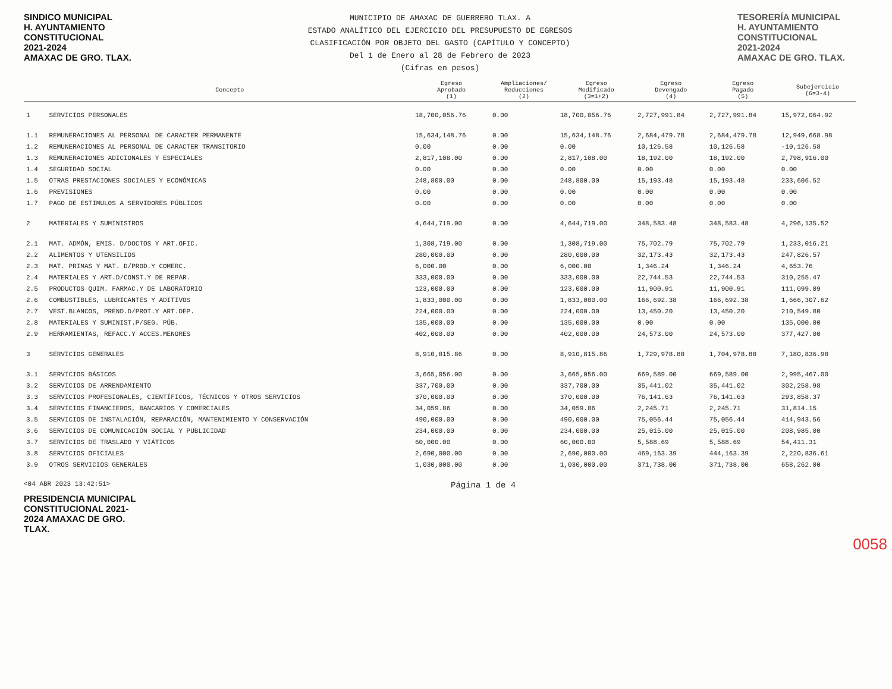SINDICO MUNICIPAL
H. AYUNTAMIENTO
CONSTITUCIONAL
2021-2024
AMAXAC DE GRO. TLAX.
MUNICIPIO DE AMAXAC DE GUERRERO TLAX. A
ESTADO ANALÍTICO DEL EJERCICIO DEL PRESUPUESTO DE EGRESOS
CLASIFICACIÓN POR OBJETO DEL GASTO (CAPÍTULO Y CONCEPTO)
Del 1 de Enero al 28 de Febrero de 2023
(Cifras en pesos)
TESORERÍA MUNICIPAL
H. AYUNTAMIENTO
CONSTITUCIONAL
2021-2024
AMAXAC DE GRO. TLAX.
| | Concepto | Egreso Aprobado (1) | Ampliaciones/ Reducciones (2) | Egreso Modificado (3=1+2) | Egreso Devengado (4) | Egreso Pagado (5) | Subejercicio (6=3-4) |
| --- | --- | --- | --- | --- | --- | --- | --- |
| 1 | SERVICIOS PERSONALES | 18,700,056.76 | 0.00 | 18,700,056.76 | 2,727,991.84 | 2,727,991.84 | 15,972,064.92 |
| 1.1 | REMUNERACIONES AL PERSONAL DE CARACTER PERMANENTE | 15,634,148.76 | 0.00 | 15,634,148.76 | 2,684,479.78 | 2,684,479.78 | 12,949,668.98 |
| 1.2 | REMUNERACIONES AL PERSONAL DE CARACTER TRANSITORIO | 0.00 | 0.00 | 0.00 | 10,126.58 | 10,126.58 | -10,126.58 |
| 1.3 | REMUNERACIONES ADICIONALES Y ESPECIALES | 2,817,108.00 | 0.00 | 2,817,108.00 | 18,192.00 | 18,192.00 | 2,798,916.00 |
| 1.4 | SEGURIDAD SOCIAL | 0.00 | 0.00 | 0.00 | 0.00 | 0.00 | 0.00 |
| 1.5 | OTRAS PRESTACIONES SOCIALES Y ECONÓMICAS | 248,800.00 | 0.00 | 248,800.00 | 15,193.48 | 15,193.48 | 233,606.52 |
| 1.6 | PREVISIONES | 0.00 | 0.00 | 0.00 | 0.00 | 0.00 | 0.00 |
| 1.7 | PAGO DE ESTIMULOS A SERVIDORES PÚBLICOS | 0.00 | 0.00 | 0.00 | 0.00 | 0.00 | 0.00 |
| 2 | MATERIALES Y SUMINISTROS | 4,644,719.00 | 0.00 | 4,644,719.00 | 348,583.48 | 348,583.48 | 4,296,135.52 |
| 2.1 | MAT. ADMÓN, EMIS. D/DOCTOS Y ART.OFIC. | 1,308,719.00 | 0.00 | 1,308,719.00 | 75,702.79 | 75,702.79 | 1,233,016.21 |
| 2.2 | ALIMENTOS Y UTENSILIOS | 280,000.00 | 0.00 | 280,000.00 | 32,173.43 | 32,173.43 | 247,826.57 |
| 2.3 | MAT. PRIMAS Y MAT. D/PROD.Y COMERC. | 6,000.00 | 0.00 | 6,000.00 | 1,346.24 | 1,346.24 | 4,653.76 |
| 2.4 | MATERIALES Y ART.D/CONST.Y DE REPAR. | 333,000.00 | 0.00 | 333,000.00 | 22,744.53 | 22,744.53 | 310,255.47 |
| 2.5 | PRODUCTOS QUIM. FARMAC.Y DE LABORATORIO | 123,000.00 | 0.00 | 123,000.00 | 11,900.91 | 11,900.91 | 111,099.09 |
| 2.6 | COMBUSTIBLES, LUBRICANTES Y ADITIVOS | 1,833,000.00 | 0.00 | 1,833,000.00 | 166,692.38 | 166,692.38 | 1,666,307.62 |
| 2.7 | VEST.BLANCOS, PREND.D/PROT.Y ART.DEP. | 224,000.00 | 0.00 | 224,000.00 | 13,450.20 | 13,450.20 | 210,549.80 |
| 2.8 | MATERIALES Y SUMINIST.P/SEG. PÚB. | 135,000.00 | 0.00 | 135,000.00 | 0.00 | 0.00 | 135,000.00 |
| 2.9 | HERRAMIENTAS, REFACC.Y ACCES.MENORES | 402,000.00 | 0.00 | 402,000.00 | 24,573.00 | 24,573.00 | 377,427.00 |
| 3 | SERVICIOS GENERALES | 8,910,815.86 | 0.00 | 8,910,815.86 | 1,729,978.88 | 1,704,978.88 | 7,180,836.98 |
| 3.1 | SERVICIOS BÁSICOS | 3,665,056.00 | 0.00 | 3,665,056.00 | 669,589.00 | 669,589.00 | 2,995,467.00 |
| 3.2 | SERVICIOS DE ARRENDAMIENTO | 337,700.00 | 0.00 | 337,700.00 | 35,441.02 | 35,441.02 | 302,258.98 |
| 3.3 | SERVICIOS PROFESIONALES, CIENTÍFICOS, TÉCNICOS Y OTROS SERVICIOS | 370,000.00 | 0.00 | 370,000.00 | 76,141.63 | 76,141.63 | 293,858.37 |
| 3.4 | SERVICIOS FINANCIEROS, BANCARIOS Y COMERCIALES | 34,059.86 | 0.00 | 34,059.86 | 2,245.71 | 2,245.71 | 31,814.15 |
| 3.5 | SERVICIOS DE INSTALACIÓN, REPARACIÓN, MANTENIMIENTO Y CONSERVACIÓN | 490,000.00 | 0.00 | 490,000.00 | 75,056.44 | 75,056.44 | 414,943.56 |
| 3.6 | SERVICIOS DE COMUNICACIÓN SOCIAL Y PUBLICIDAD | 234,000.00 | 0.00 | 234,000.00 | 25,015.00 | 25,015.00 | 208,985.00 |
| 3.7 | SERVICIOS DE TRASLADO Y VIÁTICOS | 60,000.00 | 0.00 | 60,000.00 | 5,588.69 | 5,588.69 | 54,411.31 |
| 3.8 | SERVICIOS OFICIALES | 2,690,000.00 | 0.00 | 2,690,000.00 | 469,163.39 | 444,163.39 | 2,220,836.61 |
| 3.9 | OTROS SERVICIOS GENERALES | 1,030,000.00 | 0.00 | 1,030,000.00 | 371,738.00 | 371,738.00 | 658,262.00 |
<04 ABR 2023 13:42:51> Página 1 de 4
PRESIDENCIA MUNICIPAL CONSTITUCIONAL 2021-2024 AMAXAC DE GRO. TLAX.
0058